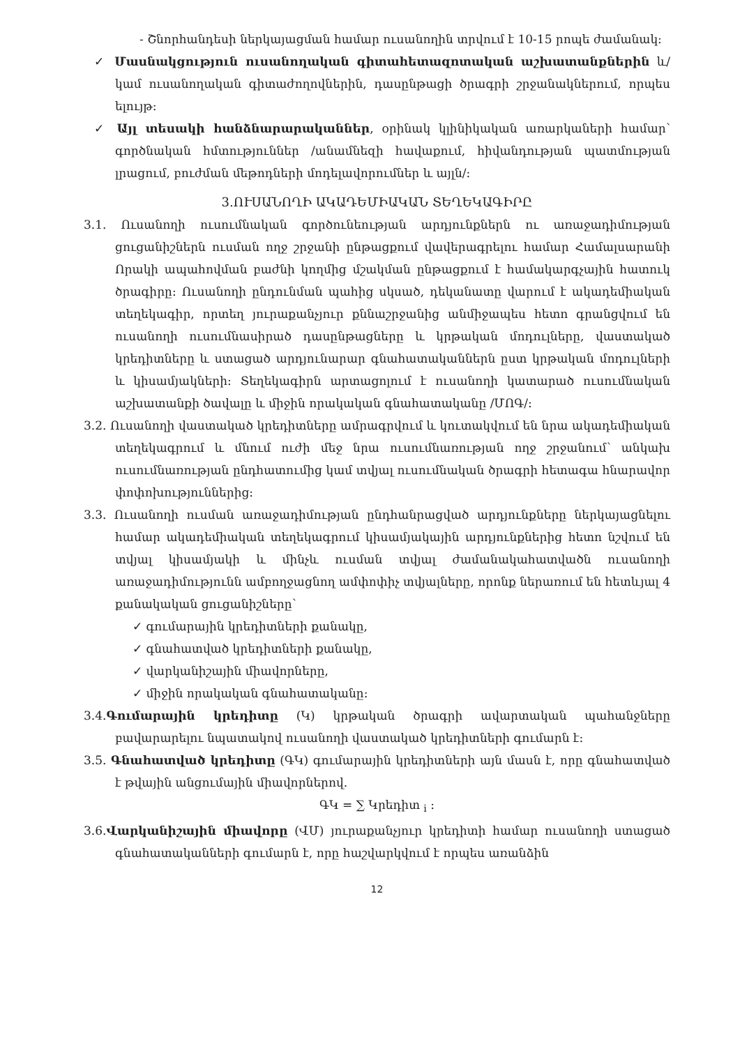- Շնորհանդեսի ներկայացման համար ուսանողին տրվում է 10-15 րոպե ժամանակ:
✓ Մասնակցություն ուսանողական գիտահետազոտական աշխատանքներին և/կամ ուսանողական գիտաժողովներին, դասընթացի ծրագրի շրջանակներում, որպես ելույթ:
✓ Այլ տեսակի հանձնարարականներ, օրինակ կլինիկական առարկաների համար՝ գործնական հմտություններ /անամնեզի հավաքում, հիվանդության պատմության լրացում, բուժման մեթոդների մոդելավորումներ և այլն/:
3.ՈՒՍԱՆՈՂԻ ԱԿԱԴԵՄԻԱԿԱՆ ՏԵՂԵԿԱԳԻՐԸ
3.1. Ուսանողի ուսումնական գործունեության արդյունքներն ու առաջադիմության ցուցանիշներն ուսման ողջ շրջանի ընթացքում վավերագրելու համար Համալսարանի Որակի ապահովման բաժնի կողմից մշակման ընթացքում է համակարգչային հատուկ ծրագիրը: Ուսանողի ընդունման պահից սկսած, դեկանատը վարում է ակադեմիական տեղեկագիր, որտեղ յուրաքանչյուր քննաշրջանից անմիջապես հետո գրանցվում են ուսանողի ուսումնասիրած դասընթացները և կրթական մոդուլները, վաստակած կրեդիտները և ստացած արդյունարար գնահատականներն ըստ կրթական մոդուլների և կիսամյակների: Տեղեկագիրն արտացոլում է ուսանողի կատարած ուսումնական աշխատանքի ծավալը և միջին որակական գնահատականը /ՄՈԳ/:
3.2. Ուսանողի վաստակած կրեդիտները ամրագրվում և կուտակվում են նրա ակադեմիական տեղեկագրում և մնում ուժի մեջ նրա ուսումնառության ողջ շրջանում՝ անկախ ուսումնառության ընդհատումից կամ տվյալ ուսումնական ծրագրի հետագա հնարավոր փոփոխություններից:
3.3. Ուսանողի ուսման առաջադիմության ընդհանրացված արդյունքները ներկայացնելու համար ակադեմիական տեղեկագրում կիսամյակային արդյունքներից հետո նշվում են տվյալ կիսամյակի և մինչև ուսման տվյալ ժամանակահատվածն ուսանողի առաջադիմությունն ամբողջացնող ամփոփիչ տվյալները, որոնք ներառում են հետևյալ 4 քանակական ցուցանիշները՝
✓ գումարային կրեդիտների քանակը,
✓ գնահատված կրեդիտների քանակը,
✓ վարկանիշային միավորները,
✓ միջին որակական գնահատականը:
3.4.Գումարային կրեդիտը (Կ) կրթական ծրագրի ավարտական պահանջները բավարարելու նպատակով ուսանողի վաստակած կրեդիտների գումարն է:
3.5. Գնահատված կրեդիտը (ԳԿ) գումարային կրեդիտների այն մասն է, որը գնահատված է թվային անցումային միավորներով.
ԳԿ = ∑ Կրեդիտ <sub>i</sub> :
3.6.Վարկանիշային միավորը (ՎՄ) յուրաքանչյուր կրեդիտի համար ուսանողի ստացած գնահատականների գումարն է, որը հաշվարկվում է որպես առանձին
12